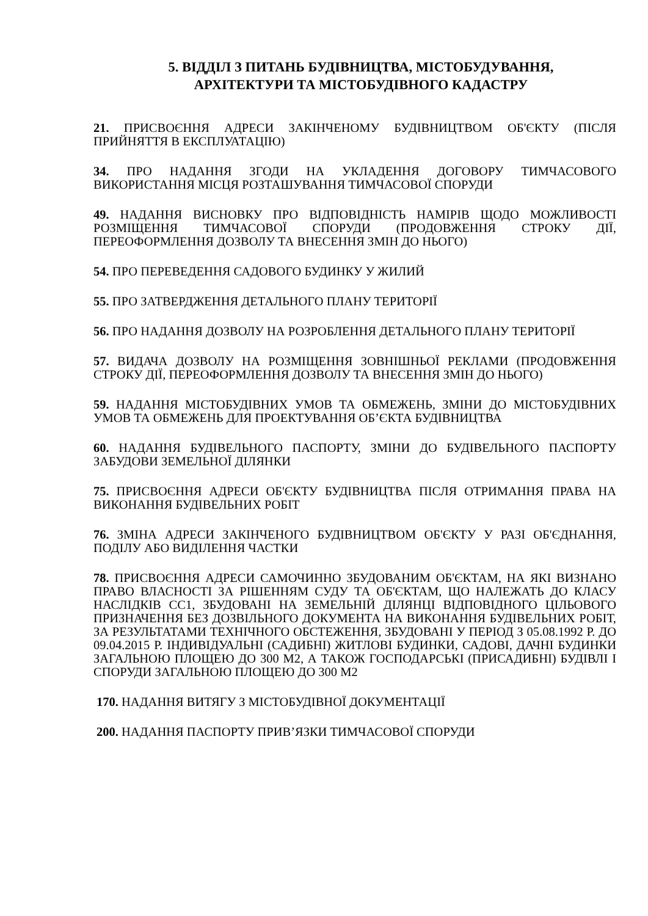5. ВІДДІЛ З ПИТАНЬ БУДІВНИЦТВА, МІСТОБУДУВАННЯ,
АРХІТЕКТУРИ ТА МІСТОБУДІВНОГО КАДАСТРУ
21. ПРИСВОЄННЯ АДРЕСИ ЗАКІНЧЕНОМУ БУДІВНИЦТВОМ ОБ'ЄКТУ (ПІСЛЯ ПРИЙНЯТТЯ В ЕКСПЛУАТАЦІЮ)
34. ПРО НАДАННЯ ЗГОДИ НА УКЛАДЕННЯ ДОГОВОРУ ТИМЧАСОВОГО ВИКОРИСТАННЯ МІСЦЯ РОЗТАШУВАННЯ ТИМЧАСОВОЇ СПОРУДИ
49. НАДАННЯ ВИСНОВКУ ПРО ВІДПОВІДНІСТЬ НАМІРІВ ЩОДО МОЖЛИВОСТІ РОЗМІЩЕННЯ ТИМЧАСОВОЇ СПОРУДИ (ПРОДОВЖЕННЯ СТРОКУ ДІЇ, ПЕРЕОФОРМЛЕННЯ ДОЗВОЛУ ТА ВНЕСЕННЯ ЗМІН ДО НЬОГО)
54. ПРО ПЕРЕВЕДЕННЯ САДОВОГО БУДИНКУ У ЖИЛИЙ
55. ПРО ЗАТВЕРДЖЕННЯ ДЕТАЛЬНОГО ПЛАНУ ТЕРИТОРІЇ
56. ПРО НАДАННЯ ДОЗВОЛУ НА РОЗРОБЛЕННЯ ДЕТАЛЬНОГО ПЛАНУ ТЕРИТОРІЇ
57. ВИДАЧА ДОЗВОЛУ НА РОЗМІЩЕННЯ ЗОВНІШНЬОЇ РЕКЛАМИ (ПРОДОВЖЕННЯ СТРОКУ ДІЇ, ПЕРЕОФОРМЛЕННЯ ДОЗВОЛУ ТА ВНЕСЕННЯ ЗМІН ДО НЬОГО)
59. НАДАННЯ МІСТОБУДІВНИХ УМОВ ТА ОБМЕЖЕНЬ, ЗМІНИ ДО МІСТОБУДІВНИХ УМОВ ТА ОБМЕЖЕНЬ ДЛЯ ПРОЕКТУВАННЯ ОБ’ЄКТА БУДІВНИЦТВА
60. НАДАННЯ БУДІВЕЛЬНОГО ПАСПОРТУ, ЗМІНИ ДО БУДІВЕЛЬНОГО ПАСПОРТУ ЗАБУДОВИ ЗЕМЕЛЬНОЇ ДІЛЯНКИ
75. ПРИСВОЄННЯ АДРЕСИ ОБ'ЄКТУ БУДІВНИЦТВА ПІСЛЯ ОТРИМАННЯ ПРАВА НА ВИКОНАННЯ БУДІВЕЛЬНИХ РОБІТ
76. ЗМІНА АДРЕСИ ЗАКІНЧЕНОГО БУДІВНИЦТВОМ ОБ'ЄКТУ У РАЗІ ОБ'ЄДНАННЯ, ПОДІЛУ АБО ВИДІЛЕННЯ ЧАСТКИ
78. ПРИСВОЄННЯ АДРЕСИ САМОЧИННО ЗБУДОВАНИМ ОБ'ЄКТАМ, НА ЯКІ ВИЗНАНО ПРАВО ВЛАСНОСТІ ЗА РІШЕННЯМ СУДУ ТА ОБ'ЄКТАМ, ЩО НАЛЕЖАТЬ ДО КЛАСУ НАСЛІДКІВ СС1, ЗБУДОВАНІ НА ЗЕМЕЛЬНІЙ ДІЛЯНЦІ ВІДПОВІДНОГО ЦІЛЬОВОГО ПРИЗНАЧЕННЯ БЕЗ ДОЗВІЛЬНОГО ДОКУМЕНТА НА ВИКОНАННЯ БУДІВЕЛЬНИХ РОБІТ, ЗА РЕЗУЛЬТАТАМИ ТЕХНІЧНОГО ОБСТЕЖЕННЯ, ЗБУДОВАНІ У ПЕРІОД З 05.08.1992 Р. ДО 09.04.2015 Р. ІНДИВІДУАЛЬНІ (САДИБНІ) ЖИТЛОВІ БУДИНКИ, САДОВІ, ДАЧНІ БУДИНКИ ЗАГАЛЬНОЮ ПЛОЩЕЮ ДО 300 М2, А ТАКОЖ ГОСПОДАРСЬКІ (ПРИСАДИБНІ) БУДІВЛІ І СПОРУДИ ЗАГАЛЬНОЮ ПЛОЩЕЮ ДО 300 М2
170. НАДАННЯ ВИТЯГУ З МІСТОБУДІВНОЇ ДОКУМЕНТАЦІЇ
200. НАДАННЯ ПАСПОРТУ ПРИВ’ЯЗКИ ТИМЧАСОВОЇ СПОРУДИ